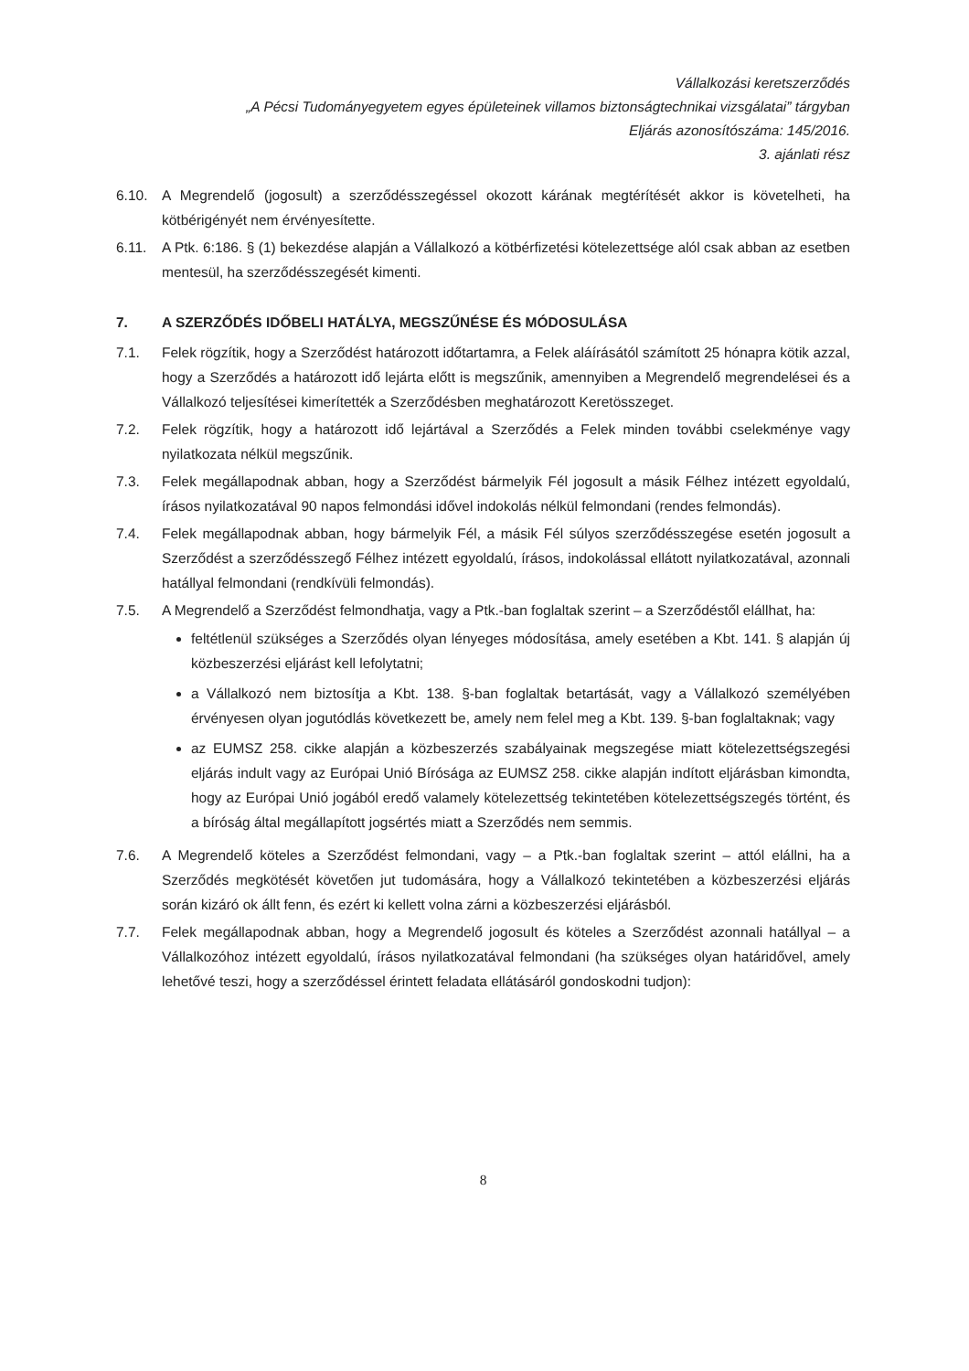Vállalkozási keretszerződés
„A Pécsi Tudományegyetem egyes épületeinek villamos biztonságtechnikai vizsgálatai” tárgyban
Eljárás azonosítószáma: 145/2016.
3. ajánlati rész
6.10. A Megrendelő (jogosult) a szerződésszegéssel okozott kárának megtérítését akkor is követelheti, ha kötbérigényét nem érvényesítette.
6.11. A Ptk. 6:186. § (1) bekezdése alapján a Vállalkozó a kötbérfizetési kötelezettsége alól csak abban az esetben mentesül, ha szerződésszegését kimenti.
7. A SZERZŐDÉS IDŐBELI HATÁLYA, MEGSZŰNÉSE ÉS MÓDOSULÁSA
7.1. Felek rögzítik, hogy a Szerződést határozott időtartamra, a Felek aláírásától számított 25 hónapra kötik azzal, hogy a Szerződés a határozott idő lejárta előtt is megszűnik, amennyiben a Megrendelő megrendelései és a Vállalkozó teljesítései kimerítették a Szerződésben meghatározott Keretösszeget.
7.2. Felek rögzítik, hogy a határozott idő lejártával a Szerződés a Felek minden további cselekménye vagy nyilatkozata nélkül megszűnik.
7.3. Felek megállapodnak abban, hogy a Szerződést bármelyik Fél jogosult a másik Félhez intézett egyoldalú, írásos nyilatkozatával 90 napos felmondási idővel indokolás nélkül felmondani (rendes felmondás).
7.4. Felek megállapodnak abban, hogy bármelyik Fél, a másik Fél súlyos szerződésszegése esetén jogosult a Szerződést a szerződésszegő Félhez intézett egyoldalú, írásos, indokolással ellátott nyilatkozatával, azonnali hatállyal felmondani (rendkívüli felmondás).
7.5. A Megrendelő a Szerződést felmondhatja, vagy a Ptk.-ban foglaltak szerint – a Szerződéstől elállhat, ha:
feltétlenül szükséges a Szerződés olyan lényeges módosítása, amely esetében a Kbt. 141. § alapján új közbeszerzési eljárást kell lefolytatni;
a Vállalkozó nem biztosítja a Kbt. 138. §-ban foglaltak betartását, vagy a Vállalkozó személyében érvényesen olyan jogutódlás következett be, amely nem felel meg a Kbt. 139. §-ban foglaltaknak; vagy
az EUMSZ 258. cikke alapján a közbeszerzés szabályainak megszegése miatt kötelezettségszegési eljárás indult vagy az Európai Unió Bírósága az EUMSZ 258. cikke alapján indított eljárásban kimondta, hogy az Európai Unió jogából eredő valamely kötelezettség tekintetében kötelezettségszegés történt, és a bíróság által megállapított jogsértés miatt a Szerződés nem semmis.
7.6. A Megrendelő köteles a Szerződést felmondani, vagy – a Ptk.-ban foglaltak szerint – attól elállni, ha a Szerződés megkötését követően jut tudomására, hogy a Vállalkozó tekintetében a közbeszerzési eljárás során kizáró ok állt fenn, és ezért ki kellett volna zárni a közbeszerzési eljárásból.
7.7. Felek megállapodnak abban, hogy a Megrendelő jogosult és köteles a Szerződést azonnali hatállyal – a Vállalkozóhoz intézett egyoldalú, írásos nyilatkozatával felmondani (ha szükséges olyan határidővel, amely lehetővé teszi, hogy a szerződéssel érintett feladata ellátásáról gondoskodni tudjon):
8